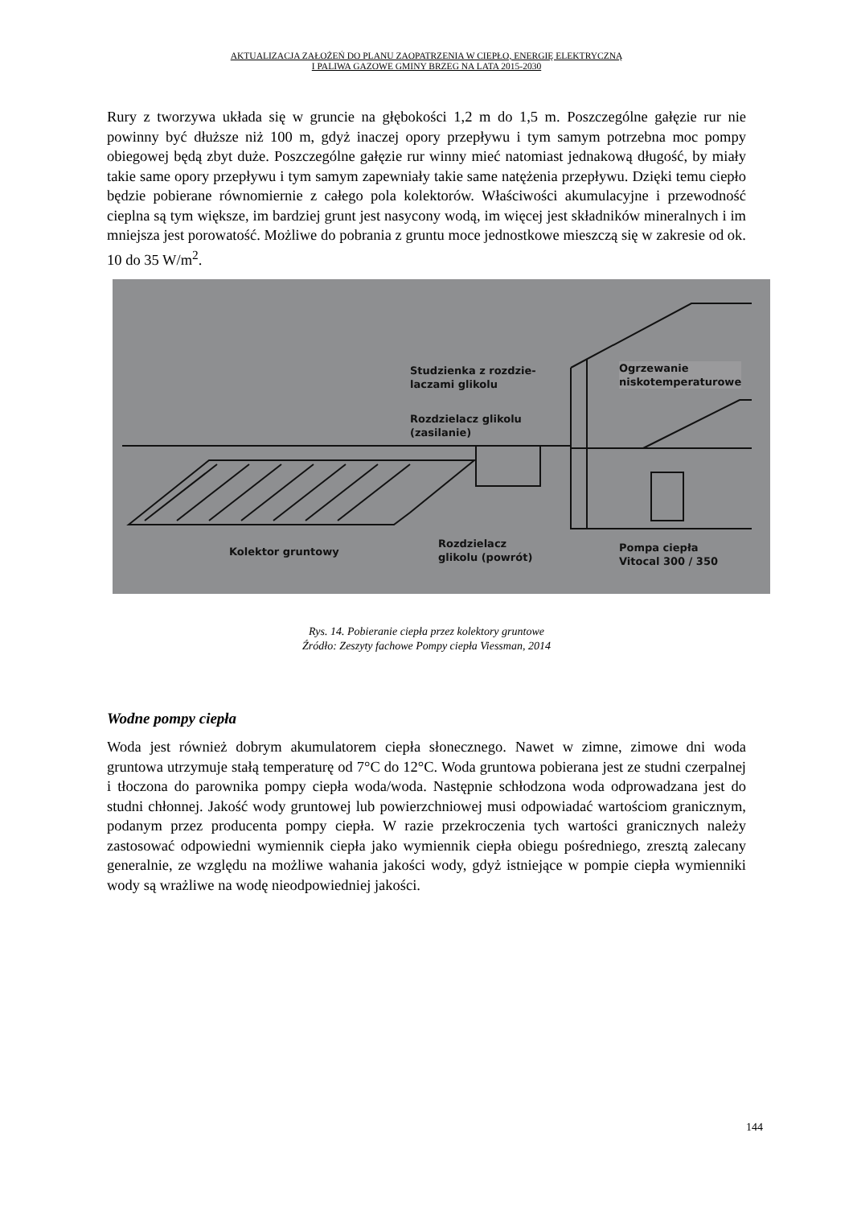AKTUALIZACJA ZAŁOŻEŃ DO PLANU ZAOPATRZENIA W CIEPŁO, ENERGIĘ ELEKTRYCZNĄ
I PALIWA GAZOWE GMINY BRZEG NA LATA 2015-2030
Rury z tworzywa układa się w gruncie na głębokości 1,2 m do 1,5 m. Poszczególne gałęzie rur nie powinny być dłuższe niż 100 m, gdyż inaczej opory przepływu i tym samym potrzebna moc pompy obiegowej będą zbyt duże. Poszczególne gałęzie rur winny mieć natomiast jednakową długość, by miały takie same opory przepływu i tym samym zapewniały takie same natężenia przepływu. Dzięki temu ciepło będzie pobierane równomiernie z całego pola kolektorów. Właściwości akumulacyjne i przewodność cieplna są tym większe, im bardziej grunt jest nasycony wodą, im więcej jest składników mineralnych i im mniejsza jest porowatość. Możliwe do pobrania z gruntu moce jednostkowe mieszczą się w zakresie od ok. 10 do 35 W/m<sup>2</sup>.
Studzienka z rozdzie-
laczami glikolu
Rozdzielacz glikolu
(zasilanie)
Ogrzewanie
niskotemperaturowe
Kolektor gruntowy
Rozdzielacz
glikolu (powrót)
Pompa ciepła
Vitocal 300 / 350
Rys. 14. Pobieranie ciepła przez kolektory gruntowe
Źródło: Zeszyty fachowe Pompy ciepła Viessman, 2014
Wodne pompy ciepła
Woda jest również dobrym akumulatorem ciepła słonecznego. Nawet w zimne, zimowe dni woda gruntowa utrzymuje stałą temperaturę od 7°C do 12°C. Woda gruntowa pobierana jest ze studni czerpalnej i tłoczona do parownika pompy ciepła woda/woda. Następnie schłodzona woda odprowadzana jest do studni chłonnej. Jakość wody gruntowej lub powierzchniowej musi odpowiadać wartościom granicznym, podanym przez producenta pompy ciepła. W razie przekroczenia tych wartości granicznych należy zastosować odpowiedni wymiennik ciepła jako wymiennik ciepła obiegu pośredniego, zresztą zalecany generalnie, ze względu na możliwe wahania jakości wody, gdyż istniejące w pompie ciepła wymienniki wody są wrażliwe na wodę nieodpowiedniej jakości.
144